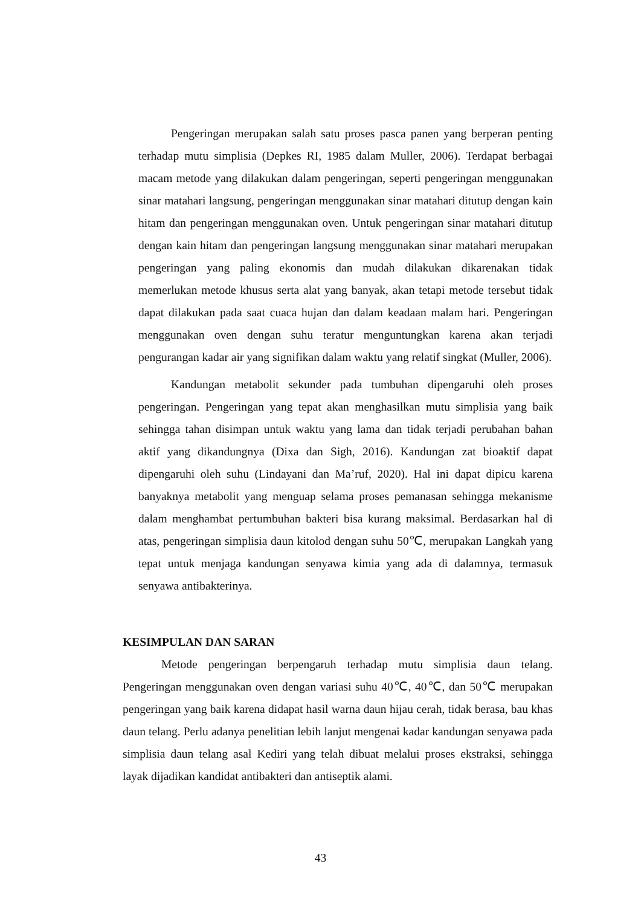Pengeringan merupakan salah satu proses pasca panen yang berperan penting terhadap mutu simplisia (Depkes RI, 1985 dalam Muller, 2006). Terdapat berbagai macam metode yang dilakukan dalam pengeringan, seperti pengeringan menggunakan sinar matahari langsung, pengeringan menggunakan sinar matahari ditutup dengan kain hitam dan pengeringan menggunakan oven. Untuk pengeringan sinar matahari ditutup dengan kain hitam dan pengeringan langsung menggunakan sinar matahari merupakan pengeringan yang paling ekonomis dan mudah dilakukan dikarenakan tidak memerlukan metode khusus serta alat yang banyak, akan tetapi metode tersebut tidak dapat dilakukan pada saat cuaca hujan dan dalam keadaan malam hari. Pengeringan menggunakan oven dengan suhu teratur menguntungkan karena akan terjadi pengurangan kadar air yang signifikan dalam waktu yang relatif singkat (Muller, 2006).
Kandungan metabolit sekunder pada tumbuhan dipengaruhi oleh proses pengeringan. Pengeringan yang tepat akan menghasilkan mutu simplisia yang baik sehingga tahan disimpan untuk waktu yang lama dan tidak terjadi perubahan bahan aktif yang dikandungnya (Dixa dan Sigh, 2016). Kandungan zat bioaktif dapat dipengaruhi oleh suhu (Lindayani dan Ma’ruf, 2020). Hal ini dapat dipicu karena banyaknya metabolit yang menguap selama proses pemanasan sehingga mekanisme dalam menghambat pertumbuhan bakteri bisa kurang maksimal. Berdasarkan hal di atas, pengeringan simplisia daun kitolod dengan suhu 50℃, merupakan Langkah yang tepat untuk menjaga kandungan senyawa kimia yang ada di dalamnya, termasuk senyawa antibakterinya.
KESIMPULAN DAN SARAN
Metode pengeringan berpengaruh terhadap mutu simplisia daun telang. Pengeringan menggunakan oven dengan variasi suhu 40℃, 40℃, dan 50℃ merupakan pengeringan yang baik karena didapat hasil warna daun hijau cerah, tidak berasa, bau khas daun telang. Perlu adanya penelitian lebih lanjut mengenai kadar kandungan senyawa pada simplisia daun telang asal Kediri yang telah dibuat melalui proses ekstraksi, sehingga layak dijadikan kandidat antibakteri dan antiseptik alami.
43